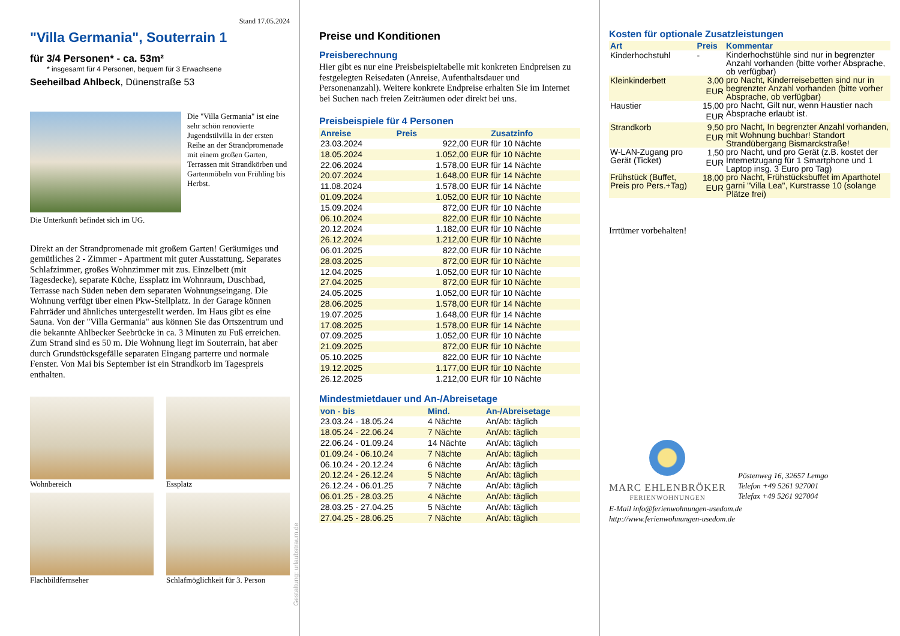Stand 17.05.2024
"Villa Germania", Souterrain 1
für 3/4 Personen* - ca. 53m²
* insgesamt für 4 Personen, bequem für 3 Erwachsene
Seeheilbad Ahlbeck, Dünenstraße 53
Die "Villa Germania" ist eine sehr schön renovierte Jugendstilvilla in der ersten Reihe an der Strandpromenade mit einem großen Garten, Terrassen mit Strandkörben und Gartenmöbeln von Frühling bis Herbst.
Die Unterkunft befindet sich im UG.
Direkt an der Strandpromenade mit großem Garten! Geräumiges und gemütliches 2 - Zimmer - Apartment mit guter Ausstattung. Separates Schlafzimmer, großes Wohnzimmer mit zus. Einzelbett (mit Tagesdecke), separate Küche, Essplatz im Wohnraum, Duschbad, Terrasse nach Süden neben dem separaten Wohnungseingang. Die Wohnung verfügt über einen Pkw-Stellplatz. In der Garage können Fahrräder und ähnliches untergestellt werden. Im Haus gibt es eine Sauna. Von der "Villa Germania" aus können Sie das Ortszentrum und die bekannte Ahlbecker Seebrücke in ca. 3 Minuten zu Fuß erreichen. Zum Strand sind es 50 m. Die Wohnung liegt im Souterrain, hat aber durch Grundstücksgefälle separaten Eingang parterre und normale Fenster. Von Mai bis September ist ein Strandkorb im Tagespreis enthalten.
Wohnbereich
Essplatz
Flachbildfernseher
Schlafmöglichkeit für 3. Person
Gestaltung: urlaubstraum.de
Preise und Konditionen
Preisberechnung
Hier gibt es nur eine Preisbeispieltabelle mit konkreten Endpreisen zu festgelegten Reisedaten (Anreise, Aufenthaltsdauer und Personenanzahl). Weitere konkrete Endpreise erhalten Sie im Internet bei Suchen nach freien Zeiträumen oder direkt bei uns.
Preisbeispiele für 4 Personen
| Anreise | Preis | Zusatzinfo |
| --- | --- | --- |
| 23.03.2024 | 922,00 EUR | für 10 Nächte |
| 18.05.2024 | 1.052,00 EUR | für 10 Nächte |
| 22.06.2024 | 1.578,00 EUR | für 14 Nächte |
| 20.07.2024 | 1.648,00 EUR | für 14 Nächte |
| 11.08.2024 | 1.578,00 EUR | für 14 Nächte |
| 01.09.2024 | 1.052,00 EUR | für 10 Nächte |
| 15.09.2024 | 872,00 EUR | für 10 Nächte |
| 06.10.2024 | 822,00 EUR | für 10 Nächte |
| 20.12.2024 | 1.182,00 EUR | für 10 Nächte |
| 26.12.2024 | 1.212,00 EUR | für 10 Nächte |
| 06.01.2025 | 822,00 EUR | für 10 Nächte |
| 28.03.2025 | 872,00 EUR | für 10 Nächte |
| 12.04.2025 | 1.052,00 EUR | für 10 Nächte |
| 27.04.2025 | 872,00 EUR | für 10 Nächte |
| 24.05.2025 | 1.052,00 EUR | für 10 Nächte |
| 28.06.2025 | 1.578,00 EUR | für 14 Nächte |
| 19.07.2025 | 1.648,00 EUR | für 14 Nächte |
| 17.08.2025 | 1.578,00 EUR | für 14 Nächte |
| 07.09.2025 | 1.052,00 EUR | für 10 Nächte |
| 21.09.2025 | 872,00 EUR | für 10 Nächte |
| 05.10.2025 | 822,00 EUR | für 10 Nächte |
| 19.12.2025 | 1.177,00 EUR | für 10 Nächte |
| 26.12.2025 | 1.212,00 EUR | für 10 Nächte |
Mindestmietdauer und An-/Abreisetage
| von - bis | Mind. | An-/Abreisetage |
| --- | --- | --- |
| 23.03.24 - 18.05.24 | 4 Nächte | An/Ab: täglich |
| 18.05.24 - 22.06.24 | 7 Nächte | An/Ab: täglich |
| 22.06.24 - 01.09.24 | 14 Nächte | An/Ab: täglich |
| 01.09.24 - 06.10.24 | 7 Nächte | An/Ab: täglich |
| 06.10.24 - 20.12.24 | 6 Nächte | An/Ab: täglich |
| 20.12.24 - 26.12.24 | 5 Nächte | An/Ab: täglich |
| 26.12.24 - 06.01.25 | 7 Nächte | An/Ab: täglich |
| 06.01.25 - 28.03.25 | 4 Nächte | An/Ab: täglich |
| 28.03.25 - 27.04.25 | 5 Nächte | An/Ab: täglich |
| 27.04.25 - 28.06.25 | 7 Nächte | An/Ab: täglich |
Kosten für optionale Zusatzleistungen
| Art | Preis | Kommentar |
| --- | --- | --- |
| Kinderhochstuhl | - | Kinderhochstühle sind nur in begrenzter Anzahl vorhanden (bitte vorher Absprache, ob verfügbar) |
| Kleinkinderbett | 3,00 EUR | pro Nacht, Kinderreisebetten sind nur in begrenzter Anzahl vorhanden (bitte vorher Absprache, ob verfügbar) |
| Haustier | 15,00 EUR | pro Nacht, Gilt nur, wenn Haustier nach Absprache erlaubt ist. |
| Strandkorb | 9,50 EUR | pro Nacht, In begrenzter Anzahl vorhanden, mit Wohnung buchbar! Standort Strandübergang Bismarckstraße! |
| W-LAN-Zugang pro Gerät (Ticket) | 1,50 EUR | pro Nacht, und pro Gerät (z.B. kostet der Internetzugang für 1 Smartphone und 1 Laptop insg. 3 Euro pro Tag) |
| Frühstück (Buffet, Preis pro Pers.+Tag) | 18,00 EUR | pro Nacht, Frühstücksbuffet im Aparthotel garni "Villa Lea", Kurstrasse 10 (solange Plätze frei) |
Irrtümer vorbehalten!
MARC EHLENBRÖKER
FERIENWOHNUNGEN
Pöstenweg 16, 32657 Lemgo
Telefon +49 5261 927001
Telefax +49 5261 927004
E-Mail info@ferienwohnungen-usedom.de
http://www.ferienwohnungen-usedom.de